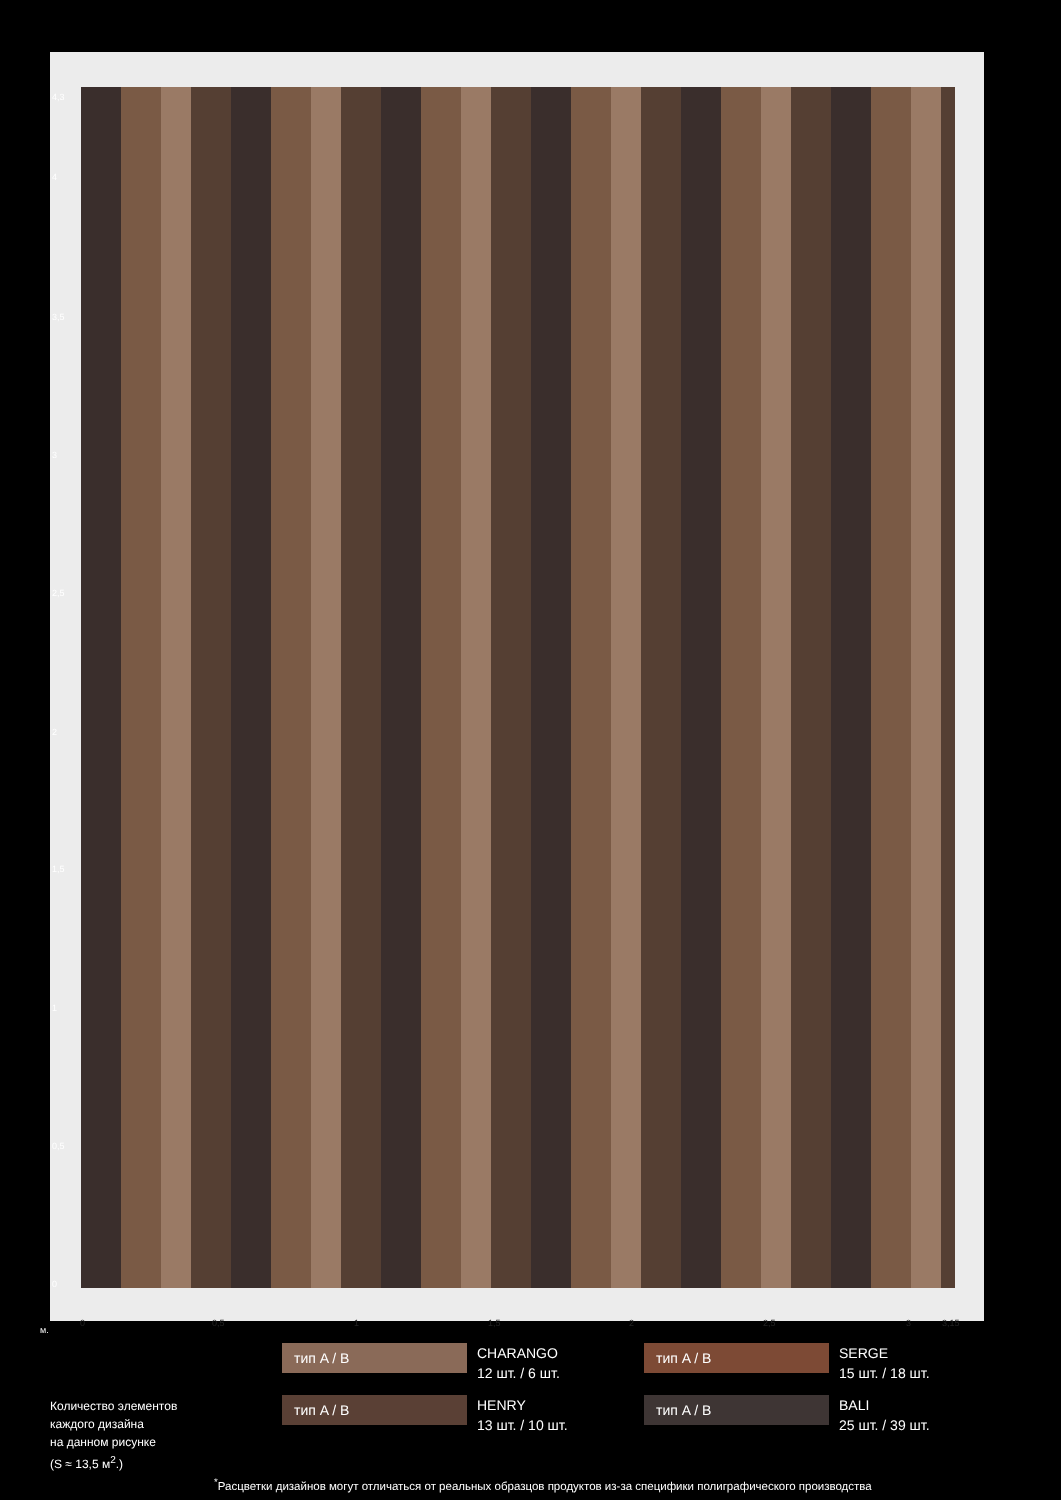4,3
4
3,5
3
2,5
2
1,5
1
0,5
0
0 0,5 1 1,5 2 2,5 3 3,15
м.
тип A / B
CHARANGO
12 шт. / 6 шт.
тип A / B
SERGE
15 шт. / 18 шт.
тип A / B
HENRY
13 шт. / 10 шт.
тип A / B
BALI
25 шт. / 39 шт.
Количество элементов
каждого дизайна
на данном рисунке
(S ≈ 13,5 м<sup>2</sup>.)
<sup>*</sup> Расцветки дизайнов могут отличаться от реальных образцов продуктов из-за специфики полиграфического производства